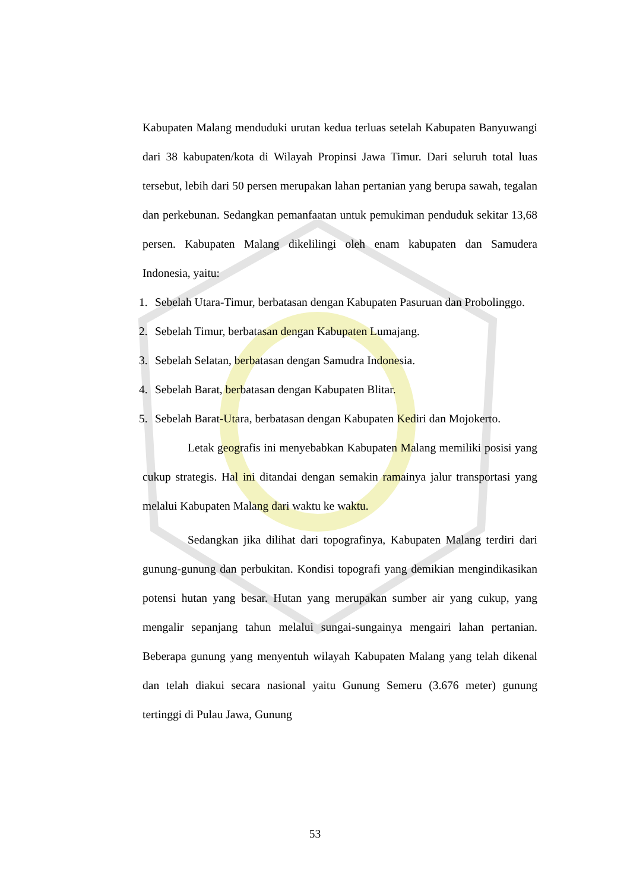Kabupaten Malang menduduki urutan kedua terluas setelah Kabupaten Banyuwangi dari 38 kabupaten/kota di Wilayah Propinsi Jawa Timur. Dari seluruh total luas tersebut, lebih dari 50 persen merupakan lahan pertanian yang berupa sawah, tegalan dan perkebunan. Sedangkan pemanfaatan untuk pemukiman penduduk sekitar 13,68 persen. Kabupaten Malang dikelilingi oleh enam kabupaten dan Samudera Indonesia, yaitu:
1. Sebelah Utara-Timur, berbatasan dengan Kabupaten Pasuruan dan Probolinggo.
2. Sebelah Timur, berbatasan dengan Kabupaten Lumajang.
3. Sebelah Selatan, berbatasan dengan Samudra Indonesia.
4. Sebelah Barat, berbatasan dengan Kabupaten Blitar.
5. Sebelah Barat-Utara, berbatasan dengan Kabupaten Kediri dan Mojokerto.
Letak geografis ini menyebabkan Kabupaten Malang memiliki posisi yang cukup strategis. Hal ini ditandai dengan semakin ramainya jalur transportasi yang melalui Kabupaten Malang dari waktu ke waktu.
Sedangkan jika dilihat dari topografinya, Kabupaten Malang terdiri dari gunung-gunung dan perbukitan. Kondisi topografi yang demikian mengindikasikan potensi hutan yang besar. Hutan yang merupakan sumber air yang cukup, yang mengalir sepanjang tahun melalui sungai-sungainya mengairi lahan pertanian. Beberapa gunung yang menyentuh wilayah Kabupaten Malang yang telah dikenal dan telah diakui secara nasional yaitu Gunung Semeru (3.676 meter) gunung tertinggi di Pulau Jawa, Gunung
53